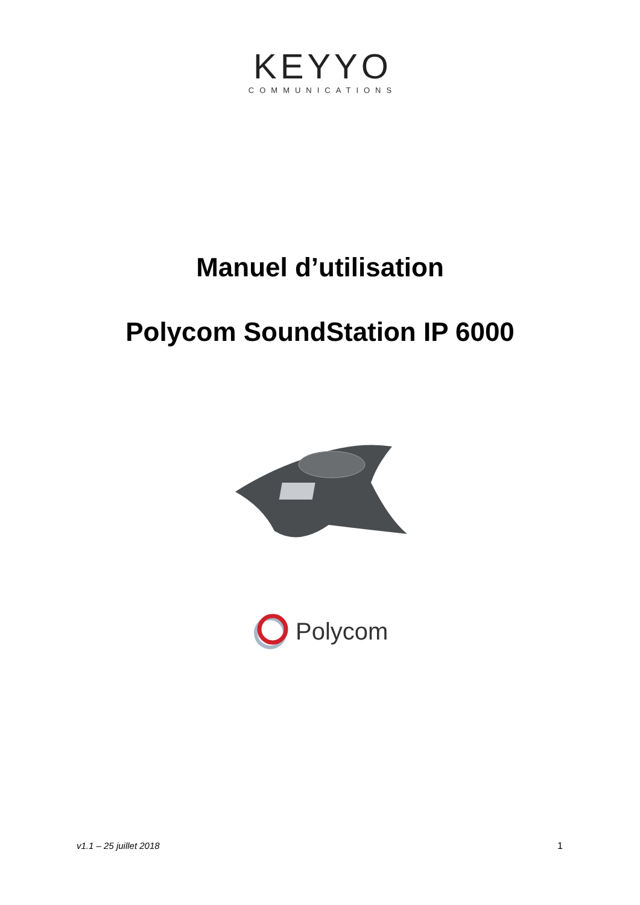KEYYO
COMMUNICATIONS
Manuel d’utilisation
Polycom SoundStation IP 6000
Polycom
v1.1 – 25 juillet 2018 1